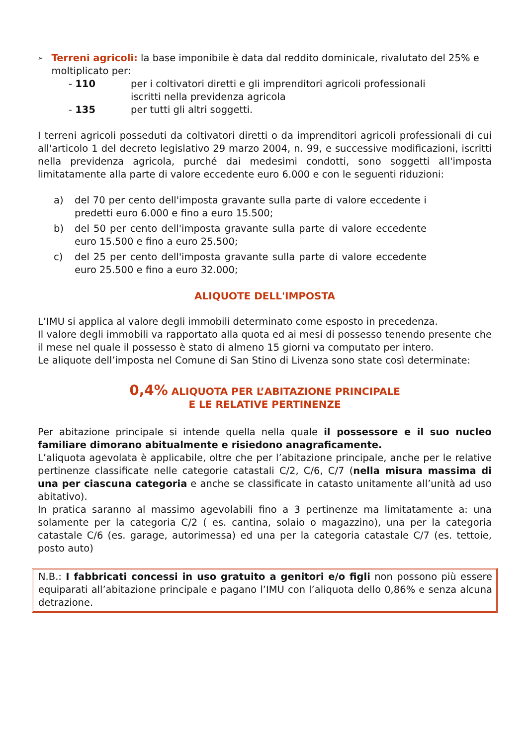➢
Terreni agricoli: la base imponibile è data dal reddito dominicale, rivalutato del 25% e moltiplicato per:
- 110 per i coltivatori diretti e gli imprenditori agricoli professionali
iscritti nella previdenza agricola
- 135 per tutti gli altri soggetti.
I terreni agricoli posseduti da coltivatori diretti o da imprenditori agricoli professionali di cui all'articolo 1 del decreto legislativo 29 marzo 2004, n. 99, e successive modificazioni, iscritti nella previdenza agricola, purché dai medesimi condotti, sono soggetti all'imposta limitatamente alla parte di valore eccedente euro 6.000 e con le seguenti riduzioni:
a) del 70 per cento dell'imposta gravante sulla parte di valore eccedente i predetti euro 6.000 e fino a euro 15.500;
b) del 50 per cento dell'imposta gravante sulla parte di valore eccedente euro 15.500 e fino a euro 25.500;
c) del 25 per cento dell'imposta gravante sulla parte di valore eccedente euro 25.500 e fino a euro 32.000;
ALIQUOTE DELL'IMPOSTA
L’IMU si applica al valore degli immobili determinato come esposto in precedenza.
Il valore degli immobili va rapportato alla quota ed ai mesi di possesso tenendo presente che il mese nel quale il possesso è stato di almeno 15 giorni va computato per intero.
Le aliquote dell’imposta nel Comune di San Stino di Livenza sono state così determinate:
0,4% ALIQUOTA PER L’ABITAZIONE PRINCIPALE
E LE RELATIVE PERTINENZE
Per abitazione principale si intende quella nella quale il possessore e il suo nucleo familiare dimorano abitualmente e risiedono anagraficamente.
L’aliquota agevolata è applicabile, oltre che per l’abitazione principale, anche per le relative pertinenze classificate nelle categorie catastali C/2, C/6, C/7 (nella misura massima di una per ciascuna categoria e anche se classificate in catasto unitamente all’unità ad uso abitativo).
In pratica saranno al massimo agevolabili fino a 3 pertinenze ma limitatamente a: una solamente per la categoria C/2 ( es. cantina, solaio o magazzino), una per la categoria catastale C/6 (es. garage, autorimessa) ed una per la categoria catastale C/7 (es. tettoie, posto auto)
N.B.: I fabbricati concessi in uso gratuito a genitori e/o figli non possono più essere equiparati all’abitazione principale e pagano l’IMU con l’aliquota dello 0,86% e senza alcuna detrazione.